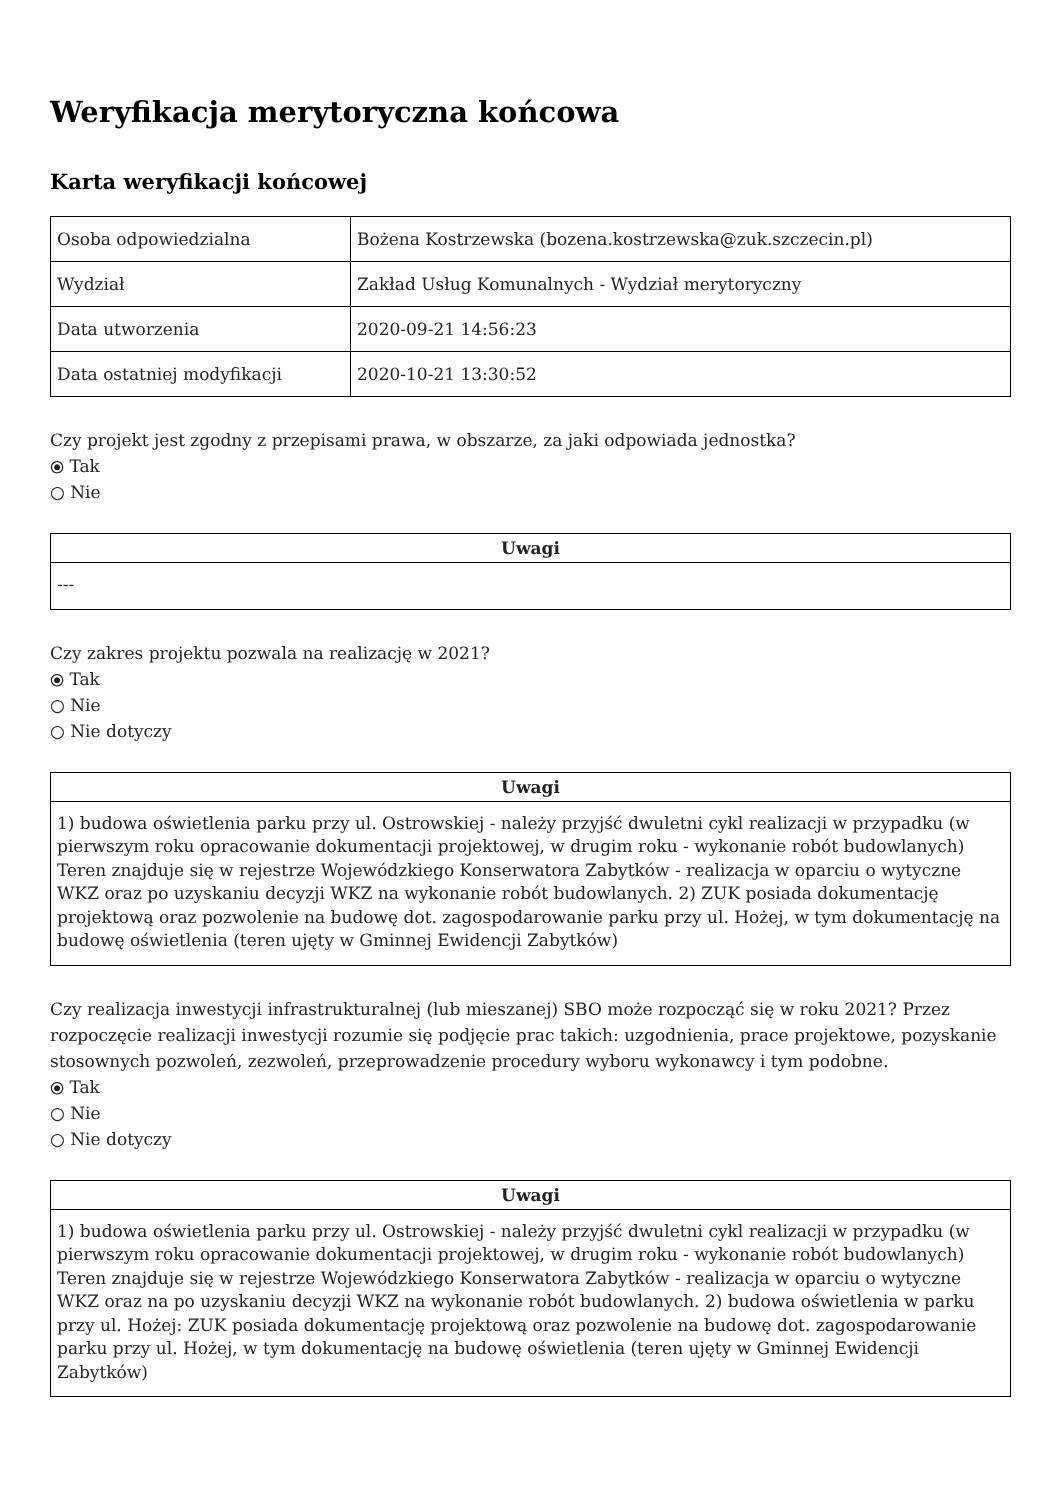Weryfikacja merytoryczna końcowa
Karta weryfikacji końcowej
| Osoba odpowiedzialna | Bożena Kostrzewska (bozena.kostrzewska@zuk.szczecin.pl) |
| Wydział | Zakład Usług Komunalnych - Wydział merytoryczny |
| Data utworzenia | 2020-09-21 14:56:23 |
| Data ostatniej modyfikacji | 2020-10-21 13:30:52 |
Czy projekt jest zgodny z przepisami prawa, w obszarze, za jaki odpowiada jednostka?
⦿ Tak
○ Nie
| Uwagi |
| --- |
| --- |
Czy zakres projektu pozwala na realizację w 2021?
⦿ Tak
○ Nie
○ Nie dotyczy
| Uwagi |
| --- |
| 1) budowa oświetlenia parku przy ul. Ostrowskiej - należy przyjść dwuletni cykl realizacji w przypadku (w pierwszym roku opracowanie dokumentacji projektowej, w drugim roku - wykonanie robót budowlanych) Teren znajduje się w rejestrze Wojewódzkiego Konserwatora Zabytków - realizacja w oparciu o wytyczne WKZ oraz po uzyskaniu decyzji WKZ na wykonanie robót budowlanych. 2) ZUK posiada dokumentację projektową oraz pozwolenie na budowę dot. zagospodarowanie parku przy ul. Hożej, w tym dokumentację na budowę oświetlenia (teren ujęty w Gminnej Ewidencji Zabytków) |
Czy realizacja inwestycji infrastrukturalnej (lub mieszanej) SBO może rozpocząć się w roku 2021? Przez rozpoczęcie realizacji inwestycji rozumie się podjęcie prac takich: uzgodnienia, prace projektowe, pozyskanie stosownych pozwoleń, zezwoleń, przeprowadzenie procedury wyboru wykonawcy i tym podobne.
⦿ Tak
○ Nie
○ Nie dotyczy
| Uwagi |
| --- |
| 1) budowa oświetlenia parku przy ul. Ostrowskiej - należy przyjść dwuletni cykl realizacji w przypadku (w pierwszym roku opracowanie dokumentacji projektowej, w drugim roku - wykonanie robót budowlanych) Teren znajduje się w rejestrze Wojewódzkiego Konserwatora Zabytków - realizacja w oparciu o wytyczne WKZ oraz na po uzyskaniu decyzji WKZ na wykonanie robót budowlanych. 2) budowa oświetlenia w parku przy ul. Hożej: ZUK posiada dokumentację projektową oraz pozwolenie na budowę dot. zagospodarowanie parku przy ul. Hożej, w tym dokumentację na budowę oświetlenia (teren ujęty w Gminnej Ewidencji Zabytków) |